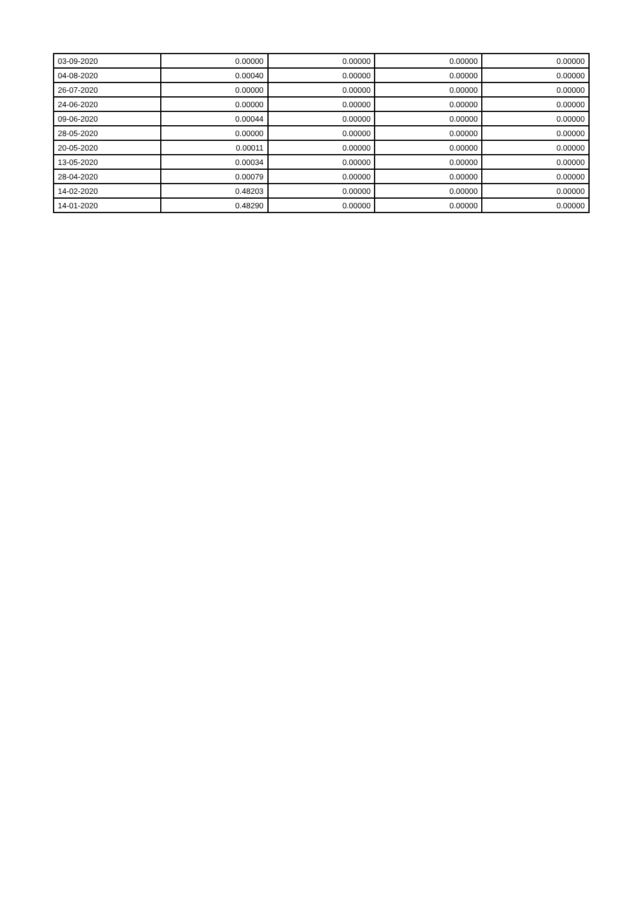| 03-09-2020 | 0.00000 | 0.00000 | 0.00000 | 0.00000 |
| 04-08-2020 | 0.00040 | 0.00000 | 0.00000 | 0.00000 |
| 26-07-2020 | 0.00000 | 0.00000 | 0.00000 | 0.00000 |
| 24-06-2020 | 0.00000 | 0.00000 | 0.00000 | 0.00000 |
| 09-06-2020 | 0.00044 | 0.00000 | 0.00000 | 0.00000 |
| 28-05-2020 | 0.00000 | 0.00000 | 0.00000 | 0.00000 |
| 20-05-2020 | 0.00011 | 0.00000 | 0.00000 | 0.00000 |
| 13-05-2020 | 0.00034 | 0.00000 | 0.00000 | 0.00000 |
| 28-04-2020 | 0.00079 | 0.00000 | 0.00000 | 0.00000 |
| 14-02-2020 | 0.48203 | 0.00000 | 0.00000 | 0.00000 |
| 14-01-2020 | 0.48290 | 0.00000 | 0.00000 | 0.00000 |